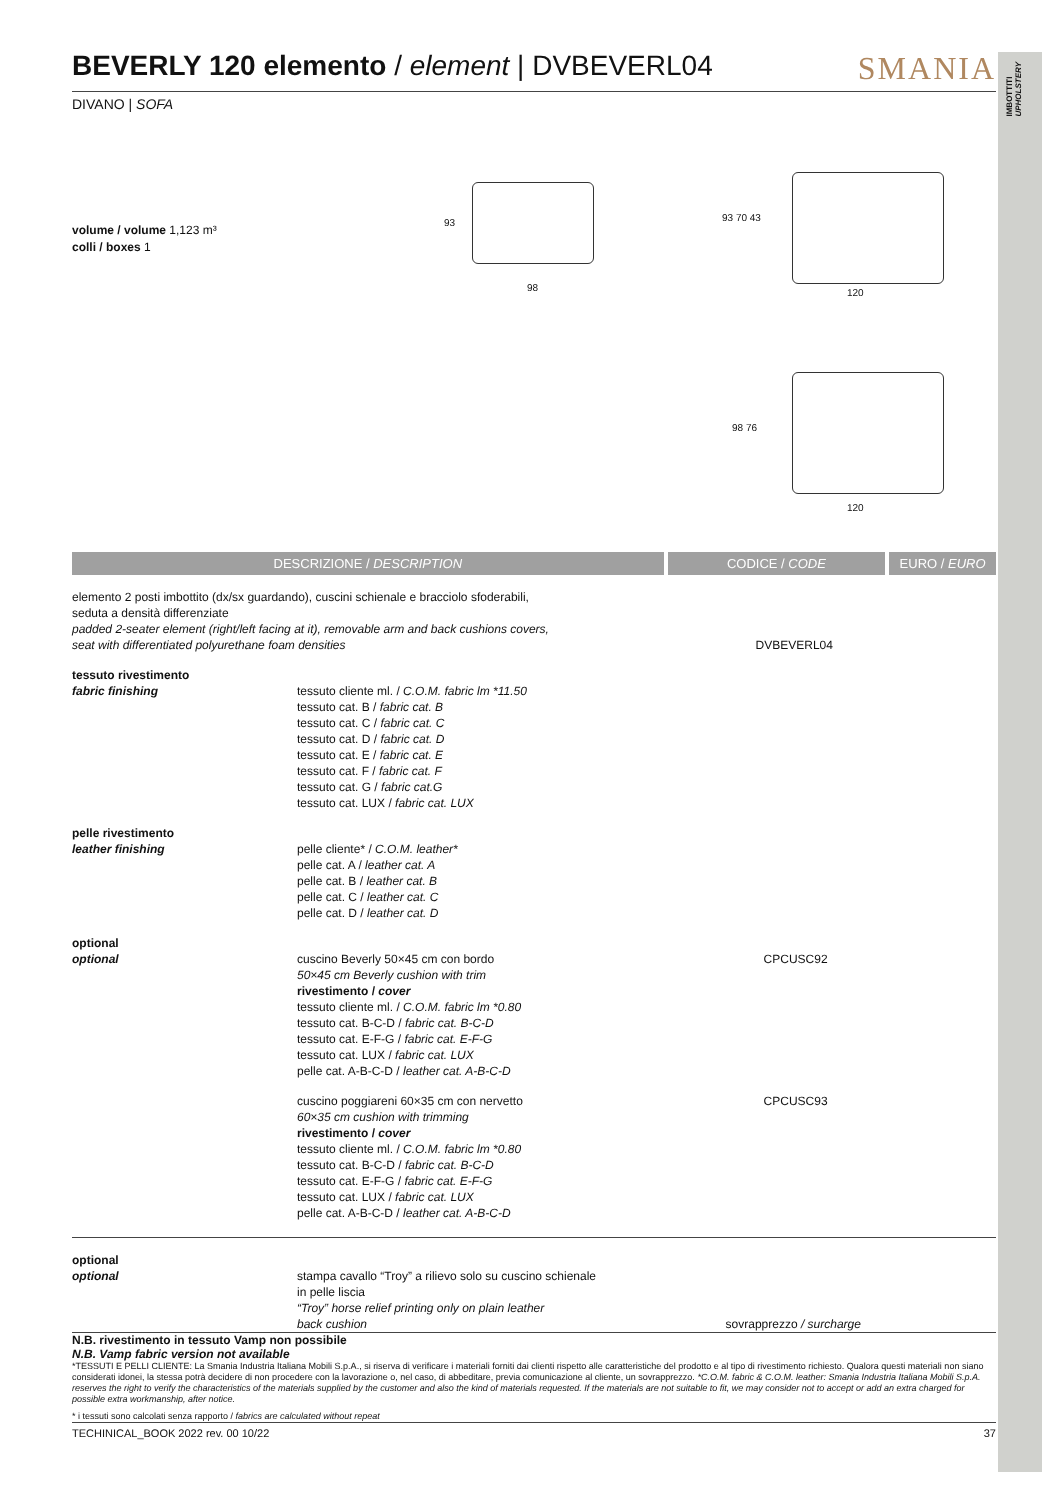IMBOTTITI
UPHOLSTERY
BEVERLY 120 elemento / element | DVBEVERL04 SMANIA
DIVANO | SOFA
volume / volume 1,123 m³
colli / boxes 1
93
98
93 70 43
120
98 76
120
| DESCRIZIONE / DESCRIPTION | | CODICE / CODE | EURO / EURO |
| --- | --- | --- | --- |
| elemento 2 posti imbottito (dx/sx guardando), cuscini schienale e bracciolo sfoderabili, seduta a densità differenziate padded 2-seater element (right/left facing at it), removable arm and back cushions covers, seat with differentiated polyurethane foam densities | | DVBEVERL04 | |
| tessuto rivestimento fabric finishing | tessuto cliente ml. / C.O.M. fabric lm *11.50 tessuto cat. B / fabric cat. B tessuto cat. C / fabric cat. C tessuto cat. D / fabric cat. D tessuto cat. E / fabric cat. E tessuto cat. F / fabric cat. F tessuto cat. G / fabric cat.G tessuto cat. LUX / fabric cat. LUX | | |
| pelle rivestimento leather finishing | pelle cliente* / C.O.M. leather* pelle cat. A / leather cat. A pelle cat. B / leather cat. B pelle cat. C / leather cat. C pelle cat. D / leather cat. D | | |
| optional optional | cuscino Beverly 50×45 cm con bordo 50×45 cm Beverly cushion with trim rivestimento / cover tessuto cliente ml. / C.O.M. fabric lm *0.80 tessuto cat. B-C-D / fabric cat. B-C-D tessuto cat. E-F-G / fabric cat. E-F-G tessuto cat. LUX / fabric cat. LUX pelle cat. A-B-C-D / leather cat. A-B-C-D | CPCUSC92 | |
| | cuscino poggiareni 60×35 cm con nervetto 60×35 cm cushion with trimming rivestimento / cover tessuto cliente ml. / C.O.M. fabric lm *0.80 tessuto cat. B-C-D / fabric cat. B-C-D tessuto cat. E-F-G / fabric cat. E-F-G tessuto cat. LUX / fabric cat. LUX pelle cat. A-B-C-D / leather cat. A-B-C-D | CPCUSC93 | |
| optional optional | stampa cavallo “Troy” a rilievo solo su cuscino schienale in pelle liscia “Troy” horse relief printing only on plain leather back cushion | sovrapprezzo / surcharge | |
N.B. rivestimento in tessuto Vamp non possibile
N.B. Vamp fabric version not available
*TESSUTI E PELLI CLIENTE: La Smania Industria Italiana Mobili S.p.A., si riserva di verificare i materiali forniti dai clienti rispetto alle caratteristiche del prodotto e al tipo di rivestimento richiesto. Qualora questi materiali non siano considerati idonei, la stessa potrà decidere di non procedere con la lavorazione o, nel caso, di abbeditare, previa comunicazione al cliente, un sovrapprezzo. *C.O.M. fabric & C.O.M. leather: Smania Industria Italiana Mobili S.p.A. reserves the right to verify the characteristics of the materials supplied by the customer and also the kind of materials requested. If the materials are not suitable to fit, we may consider not to accept or add an extra charged for possible extra workmanship, after notice.
* i tessuti sono calcolati senza rapporto / fabrics are calculated without repeat
TECHINICAL_BOOK 2022 rev. 00 10/22 37